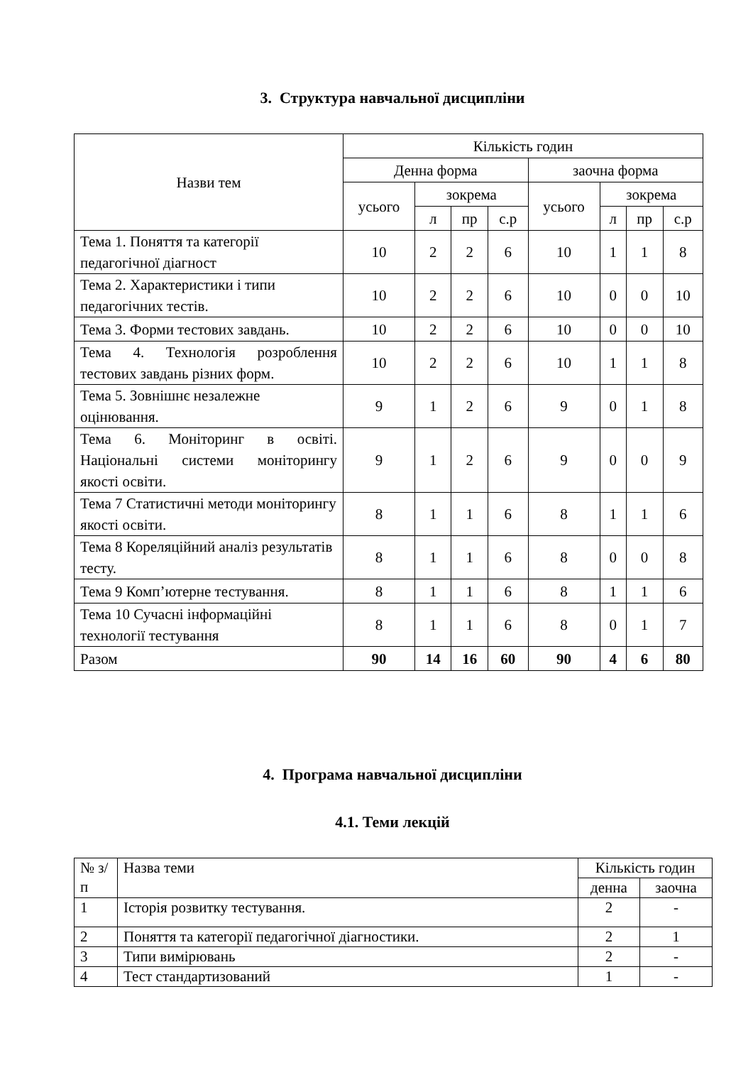3. Структура навчальної дисципліни
| Назви тем | Кількість годин | | | | | | | |
| --- | --- | --- | --- | --- | --- | --- | --- | --- |
| | Денна форма | | | | заочна форма | | | |
| | усього | зокрема | | | усього | зокрема | | |
| | | л | пр | с.р | | л | пр | с.р |
| Тема 1. Поняття та категорії педагогічної діагност | 10 | 2 | 2 | 6 | 10 | 1 | 1 | 8 |
| Тема 2. Характеристики і типи педагогічних тестів. | 10 | 2 | 2 | 6 | 10 | 0 | 0 | 10 |
| Тема 3. Форми тестових завдань. | 10 | 2 | 2 | 6 | 10 | 0 | 0 | 10 |
| Тема 4. Технологія розроблення тестових завдань різних форм. | 10 | 2 | 2 | 6 | 10 | 1 | 1 | 8 |
| Тема 5. Зовнішнє незалежне оцінювання. | 9 | 1 | 2 | 6 | 9 | 0 | 1 | 8 |
| Тема 6. Моніторинг в освіті. Національні системи моніторингу якості освіти. | 9 | 1 | 2 | 6 | 9 | 0 | 0 | 9 |
| Тема 7 Статистичні методи моніторингу якості освіти. | 8 | 1 | 1 | 6 | 8 | 1 | 1 | 6 |
| Тема 8 Кореляційний аналіз результатів тесту. | 8 | 1 | 1 | 6 | 8 | 0 | 0 | 8 |
| Тема 9 Комп’ютерне тестування. | 8 | 1 | 1 | 6 | 8 | 1 | 1 | 6 |
| Тема 10 Сучасні інформаційні технології тестування | 8 | 1 | 1 | 6 | 8 | 0 | 1 | 7 |
| Разом | 90 | 14 | 16 | 60 | 90 | 4 | 6 | 80 |
4. Програма навчальної дисципліни
4.1. Теми лекцій
| № з/п | Назва теми | Кількість годин | |
| | | денна | заочна |
| 1 | Історія розвитку тестування. | 2 | - |
| 2 | Поняття та категорії педагогічної діагностики. | 2 | 1 |
| 3 | Типи вимірювань | 2 | - |
| 4 | Тест стандартизований | 1 | - |